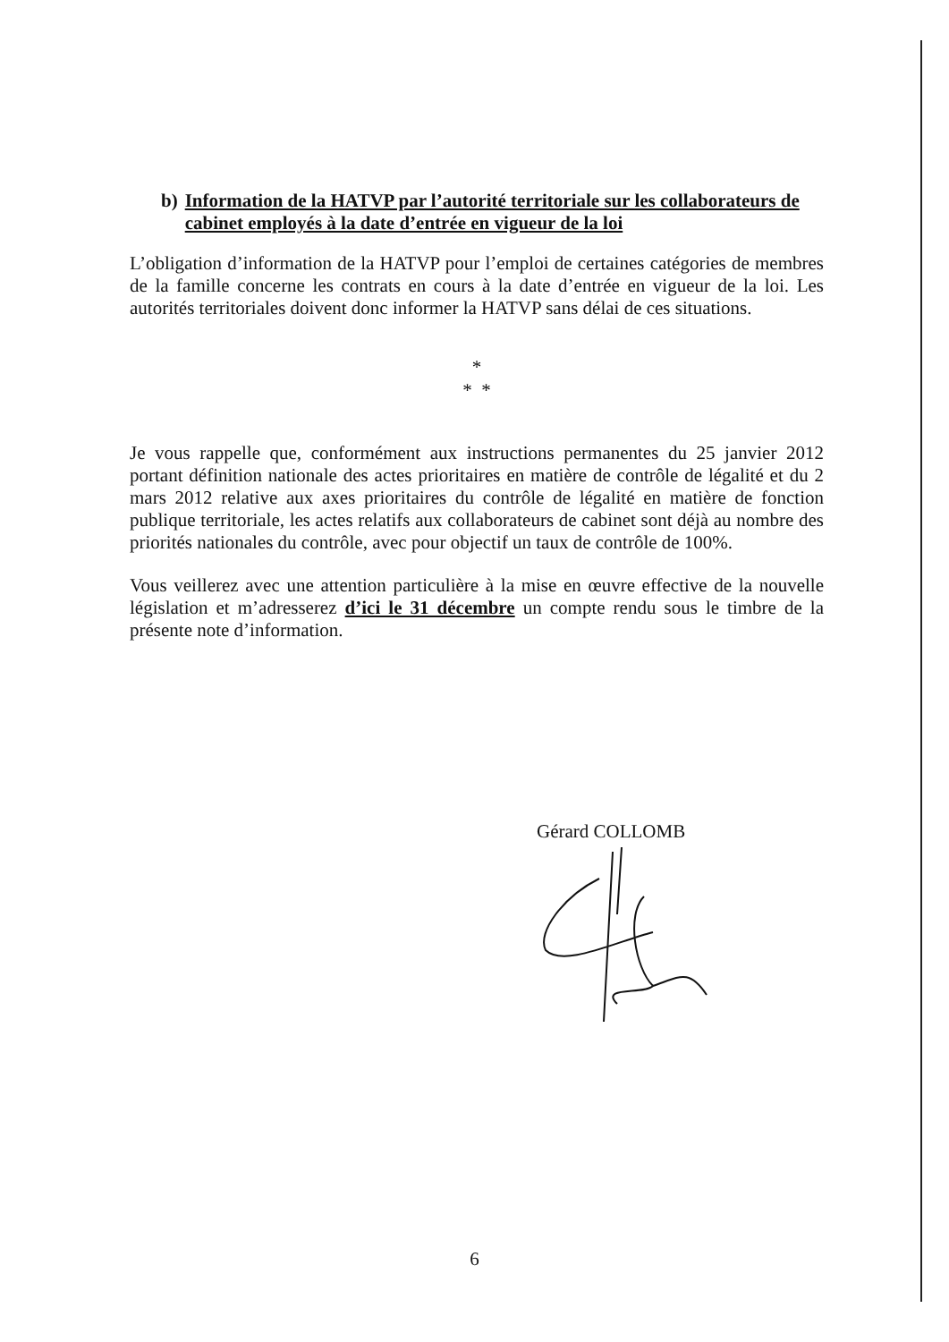b) Information de la HATVP par l’autorité territoriale sur les collaborateurs de cabinet employés à la date d’entrée en vigueur de la loi
L’obligation d’information de la HATVP pour l’emploi de certaines catégories de membres de la famille concerne les contrats en cours à la date d’entrée en vigueur de la loi. Les autorités territoriales doivent donc informer la HATVP sans délai de ces situations.
*
* *
Je vous rappelle que, conformément aux instructions permanentes du 25 janvier 2012 portant définition nationale des actes prioritaires en matière de contrôle de légalité et du 2 mars 2012 relative aux axes prioritaires du contrôle de légalité en matière de fonction publique territoriale, les actes relatifs aux collaborateurs de cabinet sont déjà au nombre des priorités nationales du contrôle, avec pour objectif un taux de contrôle de 100%.
Vous veillerez avec une attention particulière à la mise en œuvre effective de la nouvelle législation et m’adresserez d’ici le 31 décembre un compte rendu sous le timbre de la présente note d’information.
Gérard COLLOMB
6